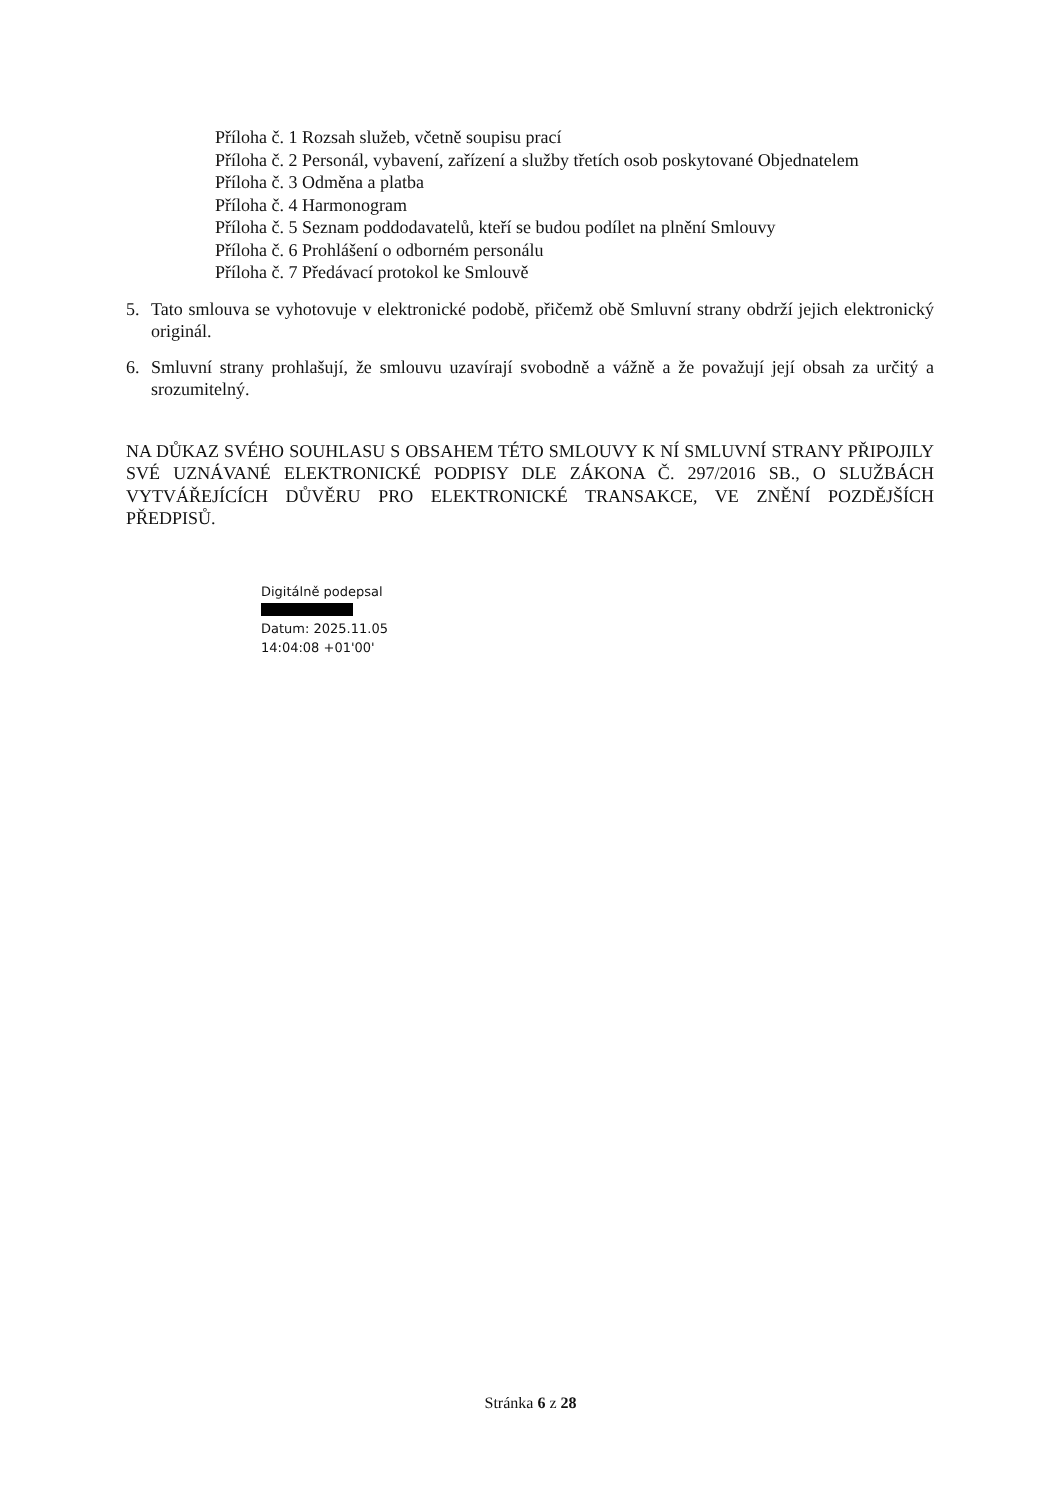Příloha č. 1 Rozsah služeb, včetně soupisu prací
Příloha č. 2 Personál, vybavení, zařízení a služby třetích osob poskytované Objednatelem
Příloha č. 3 Odměna a platba
Příloha č. 4 Harmonogram
Příloha č. 5 Seznam poddodavatelů, kteří se budou podílet na plnění Smlouvy
Příloha č. 6 Prohlášení o odborném personálu
Příloha č. 7 Předávací protokol ke Smlouvě
5. Tato smlouva se vyhotovuje v elektronické podobě, přičemž obě Smluvní strany obdrží jejich elektronický originál.
6. Smluvní strany prohlašují, že smlouvu uzavírají svobodně a vážně a že považují její obsah za určitý a srozumitelný.
NA DŮKAZ SVÉHO SOUHLASU S OBSAHEM TÉTO SMLOUVY K NÍ SMLUVNÍ STRANY PŘIPOJILY SVÉ UZNÁVANÉ ELEKTRONICKÉ PODPISY DLE ZÁKONA Č. 297/2016 SB., O SLUŽBÁCH VYTVÁŘEJÍCÍCH DŮVĚRU PRO ELEKTRONICKÉ TRANSAKCE, VE ZNĚNÍ POZDĚJŠÍCH PŘEDPISŮ.
Digitálně podepsal
Datum: 2025.11.05
14:04:08 +01'00'
Stránka 6 z 28